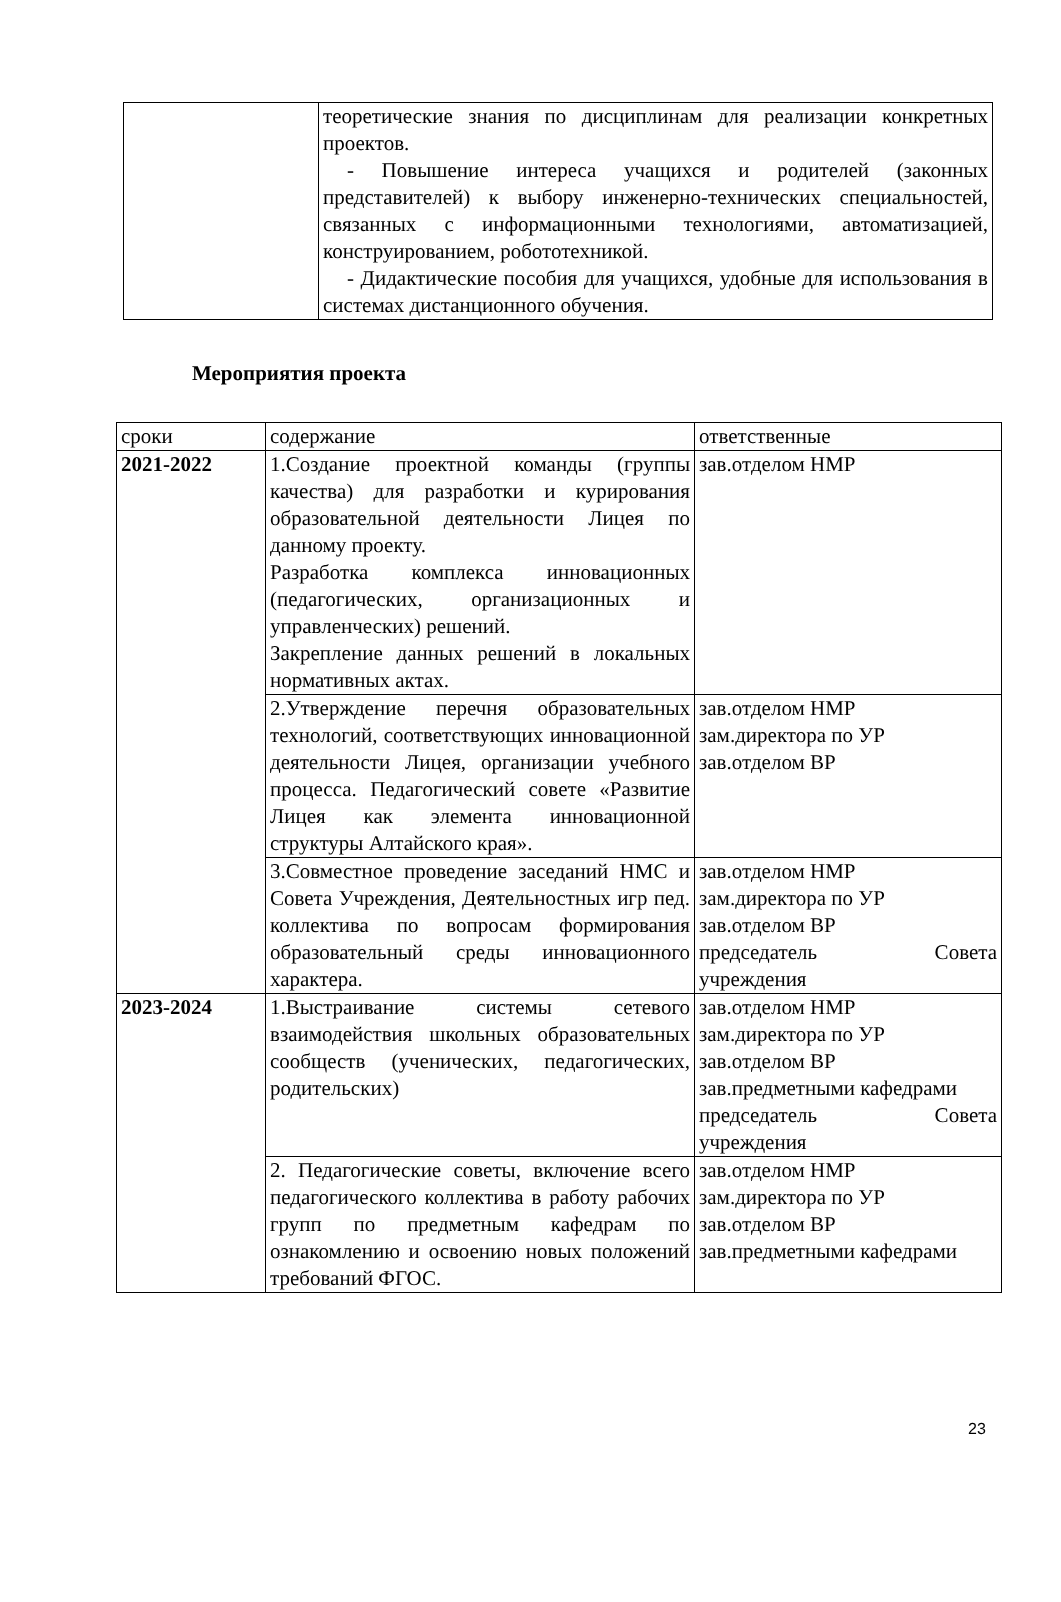| | теоретические знания по дисциплинам для реализации конкретных проектов. - Повышение интереса учащихся и родителей (законных представителей) к выбору инженерно-технических специальностей, связанных с информационными технологиями, автоматизацией, конструированием, робототехникой. - Дидактические пособия для учащихся, удобные для использования в системах дистанционного обучения. |
Мероприятия проекта
| сроки | содержание | ответственные |
| 2021-2022 | 1.Создание проектной команды (группы качества) для разработки и курирования образовательной деятельности Лицея по данному проекту. Разработка комплекса инновационных (педагогических, организационных и управленческих) решений. Закрепление данных решений в локальных нормативных актах. | зав.отделом НМР |
| | 2.Утверждение перечня образовательных технологий, соответствующих инновационной деятельности Лицея, организации учебного процесса. Педагогический совете «Развитие Лицея как элемента инновационной структуры Алтайского края». | зав.отделом НМР зам.директора по УР зав.отделом ВР |
| | 3.Совместное проведение заседаний НМС и Совета Учреждения, Деятельностных игр пед. коллектива по вопросам формирования образовательный среды инновационного характера. | зав.отделом НМР зам.директора по УР зав.отделом ВР председатель Совета учреждения |
| 2023-2024 | 1.Выстраивание системы сетевого взаимодействия школьных образовательных сообществ (ученических, педагогических, родительских) | зав.отделом НМР зам.директора по УР зав.отделом ВР зав.предметными кафедрами председатель Совета учреждения |
| | 2. Педагогические советы, включение всего педагогического коллектива в работу рабочих групп по предметным кафедрам по ознакомлению и освоению новых положений требований ФГОС. | зав.отделом НМР зам.директора по УР зав.отделом ВР зав.предметными кафедрами |
23